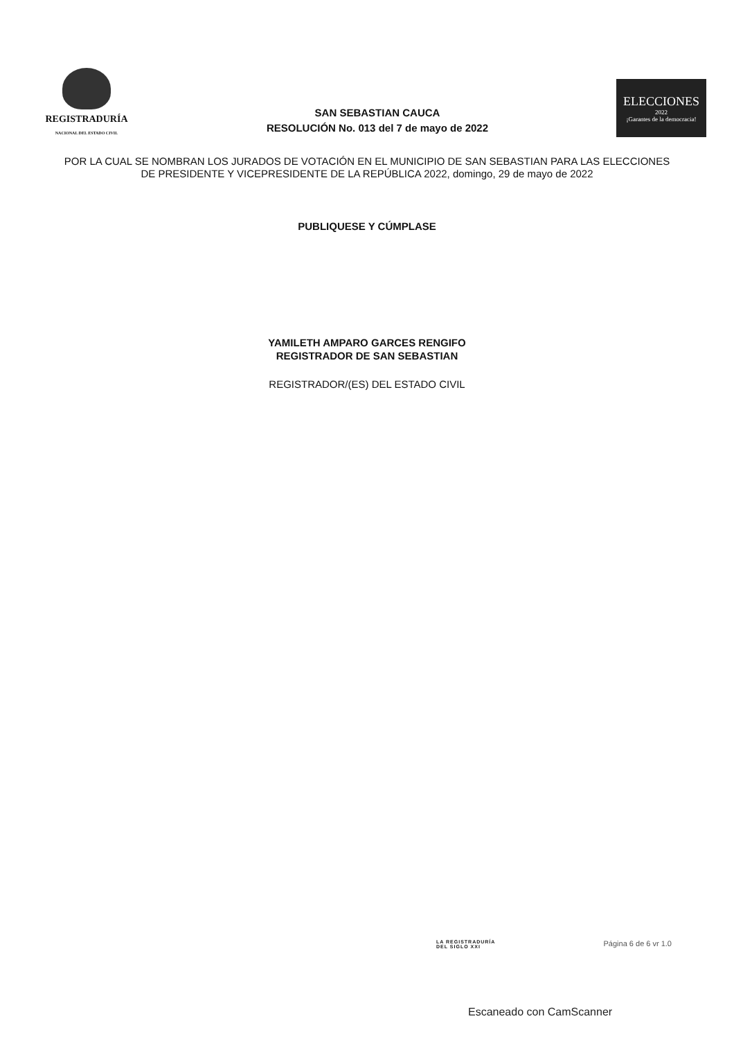REGISTRADURÍA
NACIONAL DEL ESTADO CIVIL
SAN SEBASTIAN CAUCA
RESOLUCIÓN No. 013 del 7 de mayo de 2022
ELECCIONES
2022
¡Garantes de la democracia!
POR LA CUAL SE NOMBRAN LOS JURADOS DE VOTACIÓN EN EL MUNICIPIO DE SAN SEBASTIAN PARA LAS ELECCIONES DE PRESIDENTE Y VICEPRESIDENTE DE LA REPÚBLICA 2022, domingo, 29 de mayo de 2022
PUBLIQUESE Y CÚMPLASE
YAMILETH AMPARO GARCES RENGIFO
REGISTRADOR DE SAN SEBASTIAN
REGISTRADOR/(ES) DEL ESTADO CIVIL
LA REGISTRADURÍA
DEL SIGLO XXI
Página 6 de 6 vr 1.0
Escaneado con CamScanner